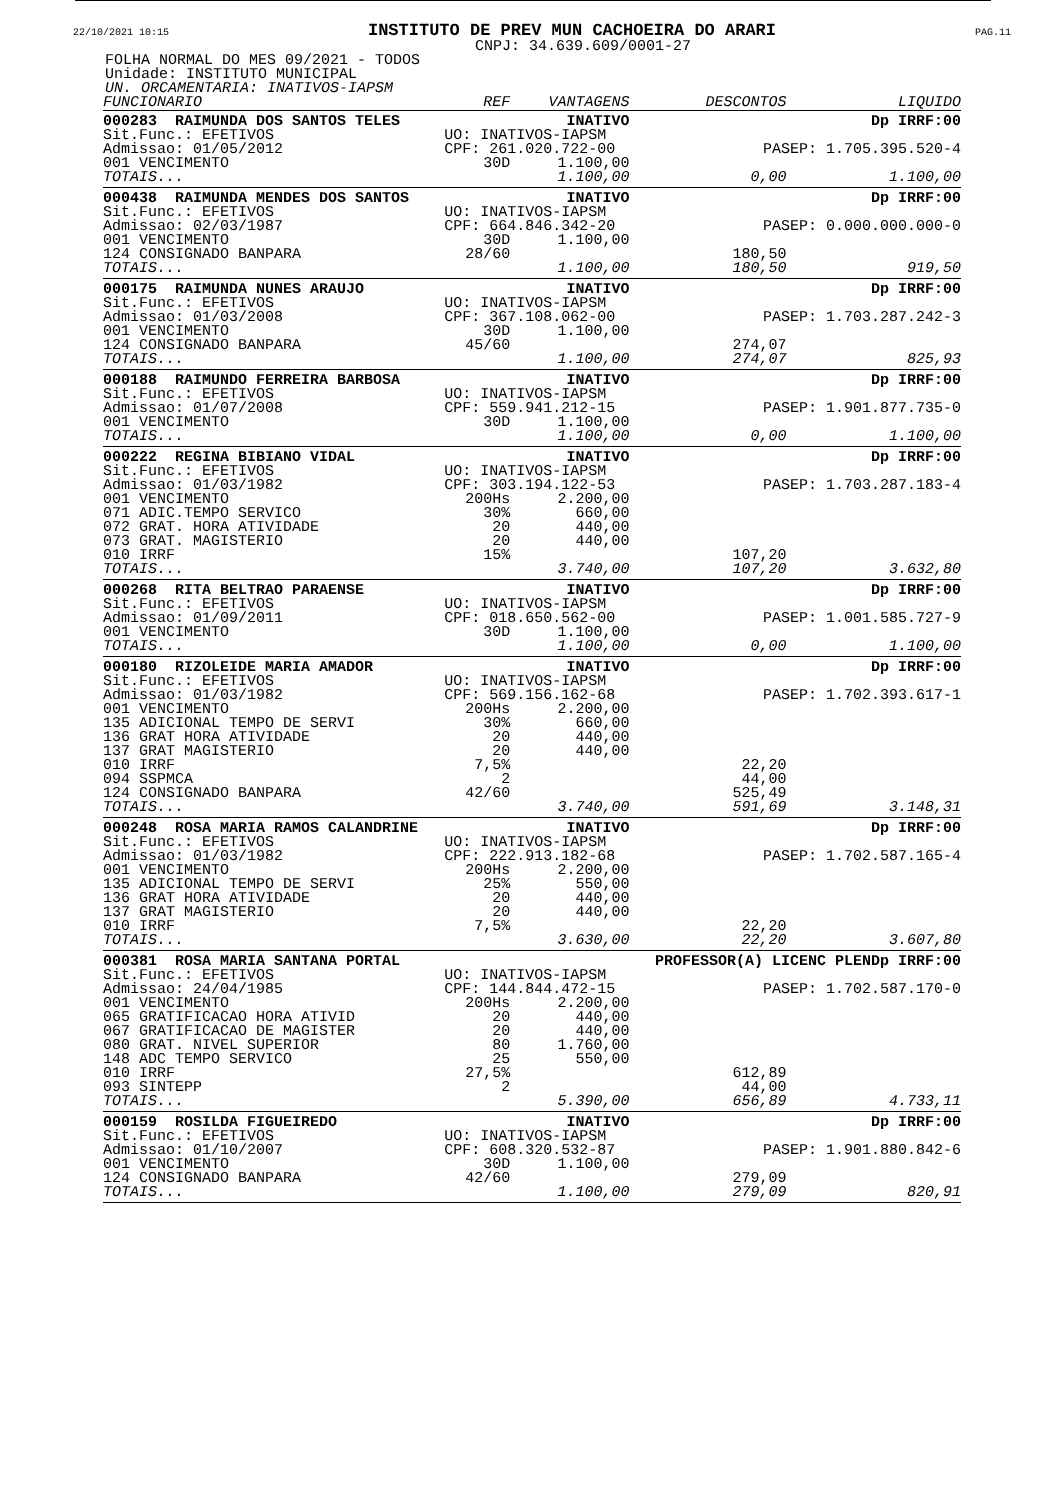22/10/2021 10:15 INSTITUTO DE PREV MUN CACHOEIRA DO ARARI PAG.11
CNPJ: 34.639.609/0001-27
FOLHA NORMAL DO MES 09/2021 - TODOS
Unidade: INSTITUTO MUNICIPAL
UN. ORCAMENTARIA: INATIVOS-IAPSM
| FUNCIONARIO | REF | VANTAGENS | DESCONTOS | LIQUIDO |
| --- | --- | --- | --- | --- |
| 000283 RAIMUNDA DOS SANTOS TELES | | INATIVO | | Dp IRRF:00 |
| Sit.Func.: EFETIVOS | UO: INATIVOS-IAPSM | | | |
| Admissao: 01/05/2012 | CPF: 261.020.722-00 | | PASEP: 1.705.395.520-4 | |
| 001 VENCIMENTO | 30D | 1.100,00 | | |
| TOTAIS... | | 1.100,00 | 0,00 | 1.100,00 |
| 000438 RAIMUNDA MENDES DOS SANTOS | | INATIVO | | Dp IRRF:00 |
| Sit.Func.: EFETIVOS | UO: INATIVOS-IAPSM | | | |
| Admissao: 02/03/1987 | CPF: 664.846.342-20 | | PASEP: 0.000.000.000-0 | |
| 001 VENCIMENTO | 30D | 1.100,00 | | |
| 124 CONSIGNADO BANPARA | 28/60 | | 180,50 | |
| TOTAIS... | | 1.100,00 | 180,50 | 919,50 |
| 000175 RAIMUNDA NUNES ARAUJO | | INATIVO | | Dp IRRF:00 |
| Sit.Func.: EFETIVOS | UO: INATIVOS-IAPSM | | | |
| Admissao: 01/03/2008 | CPF: 367.108.062-00 | | PASEP: 1.703.287.242-3 | |
| 001 VENCIMENTO | 30D | 1.100,00 | | |
| 124 CONSIGNADO BANPARA | 45/60 | | 274,07 | |
| TOTAIS... | | 1.100,00 | 274,07 | 825,93 |
| 000188 RAIMUNDO FERREIRA BARBOSA | | INATIVO | | Dp IRRF:00 |
| Sit.Func.: EFETIVOS | UO: INATIVOS-IAPSM | | | |
| Admissao: 01/07/2008 | CPF: 559.941.212-15 | | PASEP: 1.901.877.735-0 | |
| 001 VENCIMENTO | 30D | 1.100,00 | | |
| TOTAIS... | | 1.100,00 | 0,00 | 1.100,00 |
| 000222 REGINA BIBIANO VIDAL | | INATIVO | | Dp IRRF:00 |
| Sit.Func.: EFETIVOS | UO: INATIVOS-IAPSM | | | |
| Admissao: 01/03/1982 | CPF: 303.194.122-53 | | PASEP: 1.703.287.183-4 | |
| 001 VENCIMENTO | 200Hs | 2.200,00 | | |
| 071 ADIC.TEMPO SERVICO | 30% | 660,00 | | |
| 072 GRAT. HORA ATIVIDADE | 20 | 440,00 | | |
| 073 GRAT. MAGISTERIO | 20 | 440,00 | | |
| 010 IRRF | 15% | | 107,20 | |
| TOTAIS... | | 3.740,00 | 107,20 | 3.632,80 |
| 000268 RITA BELTRAO PARAENSE | | INATIVO | | Dp IRRF:00 |
| Sit.Func.: EFETIVOS | UO: INATIVOS-IAPSM | | | |
| Admissao: 01/09/2011 | CPF: 018.650.562-00 | | PASEP: 1.001.585.727-9 | |
| 001 VENCIMENTO | 30D | 1.100,00 | | |
| TOTAIS... | | 1.100,00 | 0,00 | 1.100,00 |
| 000180 RIZOLEIDE MARIA AMADOR | | INATIVO | | Dp IRRF:00 |
| Sit.Func.: EFETIVOS | UO: INATIVOS-IAPSM | | | |
| Admissao: 01/03/1982 | CPF: 569.156.162-68 | | PASEP: 1.702.393.617-1 | |
| 001 VENCIMENTO | 200Hs | 2.200,00 | | |
| 135 ADICIONAL TEMPO DE SERVI | 30% | 660,00 | | |
| 136 GRAT HORA ATIVIDADE | 20 | 440,00 | | |
| 137 GRAT MAGISTERIO | 20 | 440,00 | | |
| 010 IRRF | 7,5% | | 22,20 | |
| 094 SSPMCA | 2 | | 44,00 | |
| 124 CONSIGNADO BANPARA | 42/60 | | 525,49 | |
| TOTAIS... | | 3.740,00 | 591,69 | 3.148,31 |
| 000248 ROSA MARIA RAMOS CALANDRINE | | INATIVO | | Dp IRRF:00 |
| Sit.Func.: EFETIVOS | UO: INATIVOS-IAPSM | | | |
| Admissao: 01/03/1982 | CPF: 222.913.182-68 | | PASEP: 1.702.587.165-4 | |
| 001 VENCIMENTO | 200Hs | 2.200,00 | | |
| 135 ADICIONAL TEMPO DE SERVI | 25% | 550,00 | | |
| 136 GRAT HORA ATIVIDADE | 20 | 440,00 | | |
| 137 GRAT MAGISTERIO | 20 | 440,00 | | |
| 010 IRRF | 7,5% | | 22,20 | |
| TOTAIS... | | 3.630,00 | 22,20 | 3.607,80 |
| 000381 ROSA MARIA SANTANA PORTAL | | | PROFESSOR(A) LICENC PLENDp IRRF:00 | |
| Sit.Func.: EFETIVOS | UO: INATIVOS-IAPSM | | | |
| Admissao: 24/04/1985 | CPF: 144.844.472-15 | | PASEP: 1.702.587.170-0 | |
| 001 VENCIMENTO | 200Hs | 2.200,00 | | |
| 065 GRATIFICACAO HORA ATIVID | 20 | 440,00 | | |
| 067 GRATIFICACAO DE MAGISTER | 20 | 440,00 | | |
| 080 GRAT. NIVEL SUPERIOR | 80 | 1.760,00 | | |
| 148 ADC TEMPO SERVICO | 25 | 550,00 | | |
| 010 IRRF | 27,5% | | 612,89 | |
| 093 SINTEPP | 2 | | 44,00 | |
| TOTAIS... | | 5.390,00 | 656,89 | 4.733,11 |
| 000159 ROSILDA FIGUEIREDO | | INATIVO | | Dp IRRF:00 |
| Sit.Func.: EFETIVOS | UO: INATIVOS-IAPSM | | | |
| Admissao: 01/10/2007 | CPF: 608.320.532-87 | | PASEP: 1.901.880.842-6 | |
| 001 VENCIMENTO | 30D | 1.100,00 | | |
| 124 CONSIGNADO BANPARA | 42/60 | | 279,09 | |
| TOTAIS... | | 1.100,00 | 279,09 | 820,91 |